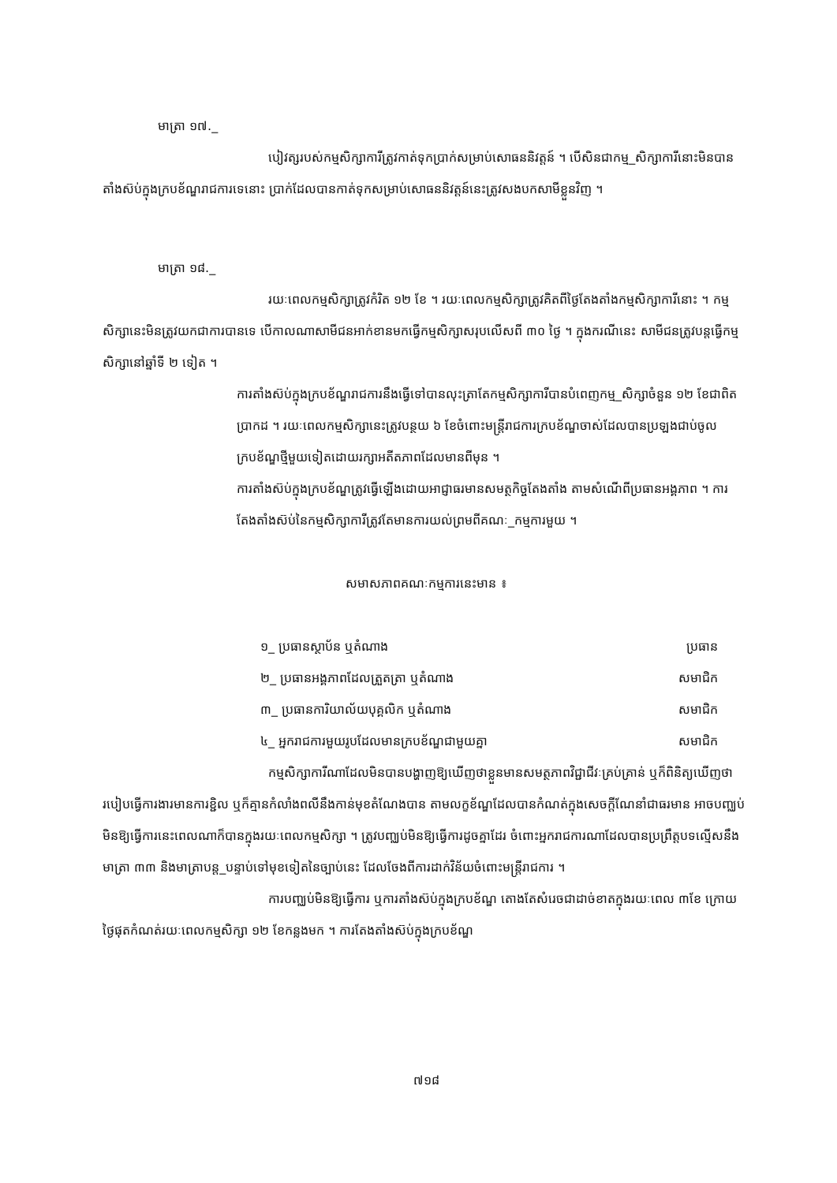មាត្រា ១៧._
បៀវត្សរបស់កម្មសិក្សាការីត្រូវកាត់ទុកប្រាក់សម្រាប់សោធននិវត្តន៍ ។ បើសិនជាកម្ម_សិក្សាការីនោះមិនបានតាំងស៊ប់ក្នុងក្របខ័ណ្ឌរាជការទេនោះ ប្រាក់ដែលបានកាត់ទុកសម្រាប់សោធននិវត្តន៍នេះត្រូវសងបកសាមីខ្លួនវិញ ។
មាត្រា ១៨._
រយៈពេលកម្មសិក្សាត្រូវកំរិត ១២ ខែ ។ រយៈពេលកម្មសិក្សាត្រូវគិតពីថ្ងៃតែងតាំងកម្មសិក្សាការីនោះ ។ កម្មសិក្សានេះមិនត្រូវយកជាការបានទេ បើកាលណាសាមីជនអាក់ខានមកធ្វើកម្មសិក្សាសរុបលើសពី ៣០ ថ្ងៃ ។ ក្នុងករណីនេះ សាមីជនត្រូវបន្តធ្វើកម្មសិក្សានៅឆ្នាំទី ២ ទៀត ។
ការតាំងស៊ប់ក្នុងក្របខ័ណ្ឌរាជការនឹងធ្វើទៅបានលុះត្រាតែកម្មសិក្សាការីបានបំពេញកម្ម_សិក្សាចំនួន ១២ ខែជាពិតប្រាកដ ។ រយៈពេលកម្មសិក្សានេះត្រូវបន្ថយ ៦ ខែចំពោះមន្ត្រីរាជការក្របខ័ណ្ឌចាស់ដែលបានប្រឡងជាប់ចូលក្របខ័ណ្ឌថ្មីមួយទៀតដោយរក្សាអតីតភាពដែលមានពីមុន ។
ការតាំងស៊ប់ក្នុងក្របខ័ណ្ឌត្រូវធ្វើឡើងដោយអាជ្ញាធរមានសមត្ថកិច្ចតែងតាំង តាមសំណើពីប្រធានអង្គភាព ។ ការតែងតាំងស៊ប់នៃកម្មសិក្សាការីត្រូវតែមានការយល់ព្រមពីគណៈ_កម្មការមួយ ។
សមាសភាពគណៈកម្មការនេះមាន ៖
| ១_ ប្រធានស្ថាប័ន ឬតំណាង | ប្រធាន |
| ២_ ប្រធានអង្គភាពដែលត្រួតត្រា ឬតំណាង | សមាជិក |
| ៣_ ប្រធានការិយាល័យបុគ្គលិក ឬតំណាង | សមាជិក |
| ៤_ អ្នករាជការមួយរូបដែលមានក្របខ័ណ្ឌជាមួយគ្នា | សមាជិក |
កម្មសិក្សាការីណាដែលមិនបានបង្ហាញឱ្យឃើញថាខ្លួនមានសមត្ថភាពវិជ្ជាជីវៈគ្រប់គ្រាន់ ឬក៏ពិនិត្យឃើញថារបៀបធ្វើការងារមានការខ្ជិល ឬក៏គ្មានកំលាំងពលីនឹងកាន់មុខតំណែងបាន តាមលក្ខខ័ណ្ឌដែលបានកំណត់ក្នុងសេចក្តីណែនាំជាធរមាន អាចបញ្ឈប់មិនឱ្យធ្វើការនេះពេលណាក៏បានក្នុងរយៈពេលកម្មសិក្សា ។ ត្រូវបញ្ឈប់មិនឱ្យធ្វើការដូចគ្នាដែរ ចំពោះអ្នករាជការណាដែលបានប្រព្រឹត្តបទល្មើសនឹងមាត្រា ៣៣ និងមាត្រាបន្ត_បន្ទាប់ទៅមុខទៀតនៃច្បាប់នេះ ដែលចែងពីការដាក់វិន័យចំពោះមន្ត្រីរាជការ ។
ការបញ្ឈប់មិនឱ្យធ្វើការ ឬការតាំងស៊ប់ក្នុងក្របខ័ណ្ឌ តោងតែសំរេចជាដាច់ខាតក្នុងរយៈពេល ៣ខែ ក្រោយថ្ងៃផុតកំណត់រយៈពេលកម្មសិក្សា ១២ ខែកន្លងមក ។ ការតែងតាំងស៊ប់ក្នុងក្របខ័ណ្ឌ
៧១៨